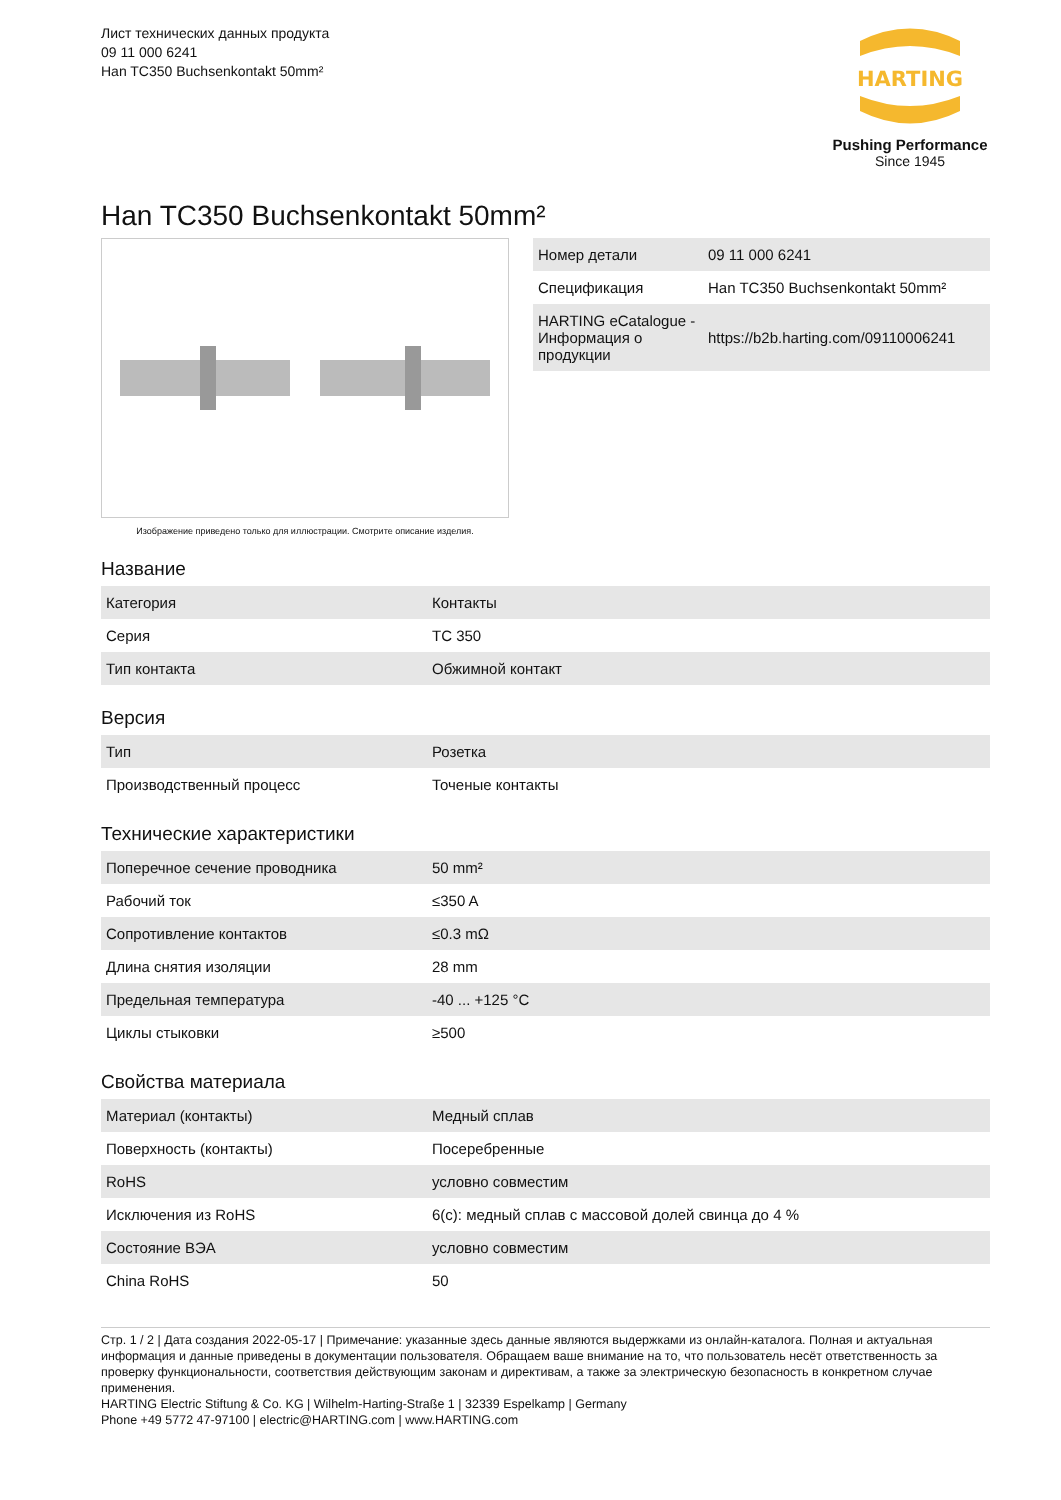Лист технических данных продукта
09 11 000 6241
Han TC350 Buchsenkontakt 50mm²
HARTING
Pushing Performance
Since 1945
Han TC350 Buchsenkontakt 50mm²
Изображение приведено только для иллюстрации. Смотрите описание изделия.
| Номер детали | 09 11 000 6241 |
| Спецификация | Han TC350 Buchsenkontakt 50mm² |
| HARTING eCatalogue - Информация о продукции | https://b2b.harting.com/09110006241 |
Название
| Категория | Контакты |
| Серия | TC 350 |
| Тип контакта | Обжимной контакт |
Версия
| Тип | Розетка |
| Производственный процесс | Точеные контакты |
Технические характеристики
| Поперечное сечение проводника | 50 mm² |
| Рабочий ток | ≤350 A |
| Сопротивление контактов | ≤0.3 mΩ |
| Длина снятия изоляции | 28 mm |
| Предельная температура | -40 ... +125 °C |
| Циклы стыковки | ≥500 |
Свойства материала
| Материал (контакты) | Медный сплав |
| Поверхность (контакты) | Посеребренные |
| RoHS | условно совместим |
| Исключения из RoHS | 6(c): медный сплав с массовой долей свинца до 4 % |
| Состояние ВЭА | условно совместим |
| China RoHS | 50 |
Стр. 1 / 2 | Дата создания 2022-05-17 | Примечание: указанные здесь данные являются выдержками из онлайн-каталога. Полная и актуальная информация и данные приведены в документации пользователя. Обращаем ваше внимание на то, что пользователь несёт ответственность за проверку функциональности, соответствия действующим законам и директивам, а также за электрическую безопасность в конкретном случае применения.
HARTING Electric Stiftung & Co. KG | Wilhelm-Harting-Straße 1 | 32339 Espelkamp | Germany
Phone +49 5772 47-97100 | electric@HARTING.com | www.HARTING.com